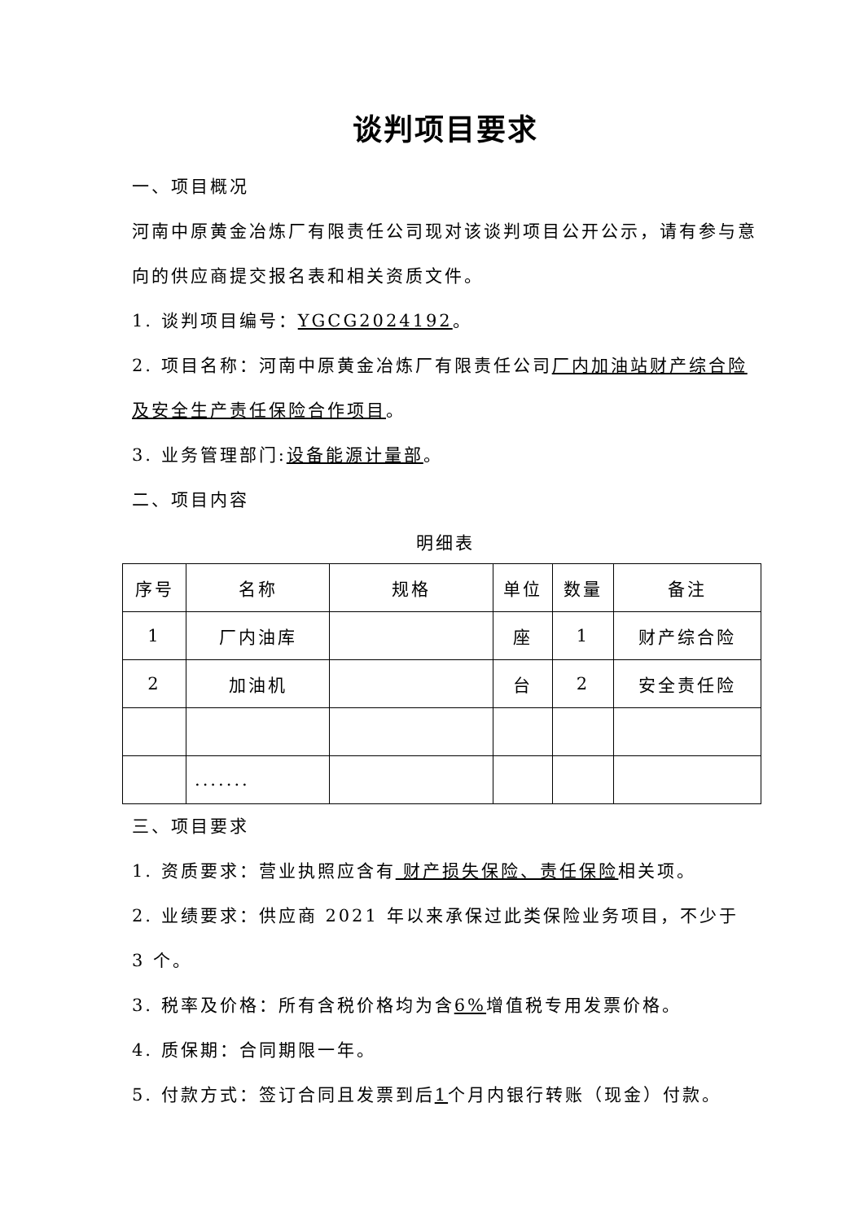谈判项目要求
一、项目概况
河南中原黄金冶炼厂有限责任公司现对该谈判项目公开公示，请有参与意向的供应商提交报名表和相关资质文件。
1. 谈判项目编号：YGCG2024192。
2. 项目名称：河南中原黄金冶炼厂有限责任公司厂内加油站财产综合险及安全生产责任保险合作项目。
3. 业务管理部门:设备能源计量部。
二、项目内容
明细表
| 序号 | 名称 | 规格 | 单位 | 数量 | 备注 |
| --- | --- | --- | --- | --- | --- |
| 1 | 厂内油库 | | 座 | 1 | 财产综合险 |
| 2 | 加油机 | | 台 | 2 | 安全责任险 |
| | ....... | | | | |
三、项目要求
1. 资质要求：营业执照应含有 财产损失保险、责任保险相关项。
2. 业绩要求：供应商 2021 年以来承保过此类保险业务项目，不少于 3 个。
3. 税率及价格：所有含税价格均为含6% 增值税专用发票价格。
4. 质保期：合同期限一年。
5. 付款方式：签订合同且发票到后1个月内银行转账（现金）付款。